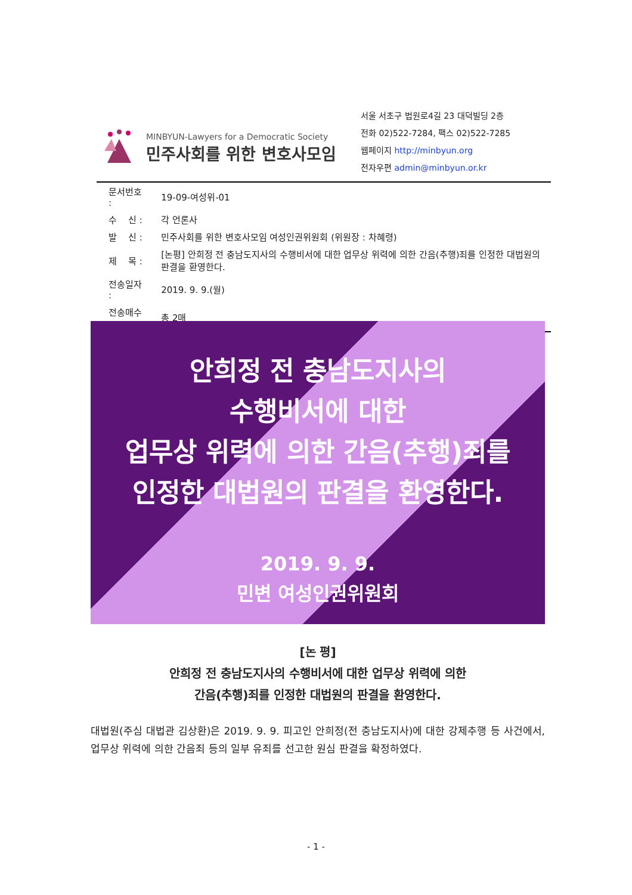MINBYUN-Lawyers for a Democratic Society
민주사회를 위한 변호사모임
서울 서초구 법원로4길 23 대덕빌딩 2층
전화 02)522-7284, 팩스 02)522-7285
웹페이지 http://minbyun.org
전자우편 admin@minbyun.or.kr
| 문서번호 : | 19-09-여성위-01 |
| 수 신 : | 각 언론사 |
| 발 신 : | 민주사회를 위한 변호사모임 여성인권위원회 (위원장 : 차혜령) |
| 제 목 : | [논평] 안희정 전 충남도지사의 수행비서에 대한 업무상 위력에 의한 간음(추행)죄를 인정한 대법원의 판결을 환영한다. |
| 전송일자 : | 2019. 9. 9.(월) |
| 전송매수 : | 총 2매 |
안희정 전 충남도지사의
수행비서에 대한
업무상 위력에 의한 간음(추행)죄를
인정한 대법원의 판결을 환영한다.
2019. 9. 9.
민변 여성인권위원회
[논 평]
안희정 전 충남도지사의 수행비서에 대한 업무상 위력에 의한
간음(추행)죄를 인정한 대법원의 판결을 환영한다.
대법원(주심 대법관 김상환)은 2019. 9. 9. 피고인 안희정(전 충남도지사)에 대한 강제추행 등 사건에서, 업무상 위력에 의한 간음죄 등의 일부 유죄를 선고한 원심 판결을 확정하였다.
- 1 -